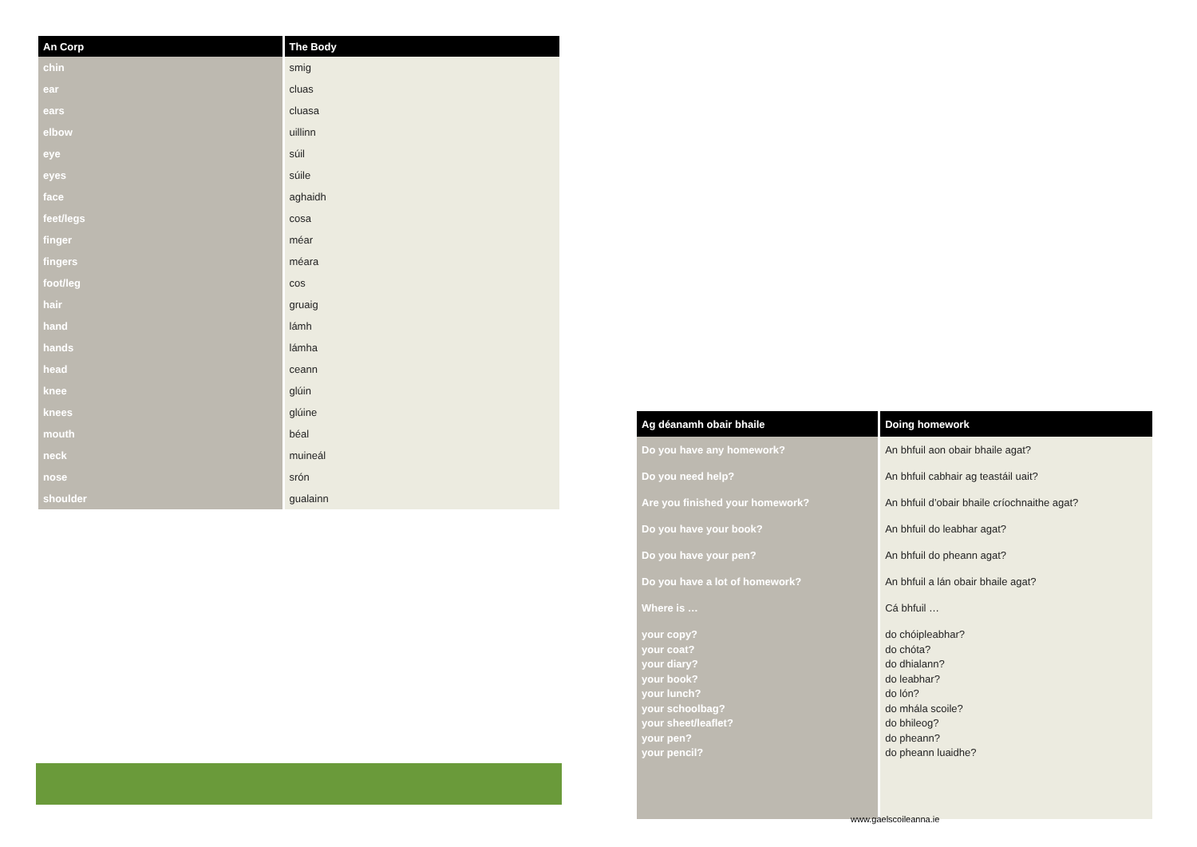| An Corp | The Body |
| --- | --- |
| chin | smig |
| ear | cluas |
| ears | cluasa |
| elbow | uillinn |
| eye | súil |
| eyes | súile |
| face | aghaidh |
| feet/legs | cosa |
| finger | méar |
| fingers | méara |
| foot/leg | cos |
| hair | gruaig |
| hand | lámh |
| hands | lámha |
| head | ceann |
| knee | glúin |
| knees | glúine |
| mouth | béal |
| neck | muineál |
| nose | srón |
| shoulder | gualainn |
| Ag déanamh obair bhaile | Doing homework |
| --- | --- |
| Do you have any homework? | An bhfuil aon obair bhaile agat? |
| Do you need help? | An bhfuil cabhair ag teastáil uait? |
| Are you finished your homework? | An bhfuil d’obair bhaile críochnaithe agat? |
| Do you have your book? | An bhfuil do leabhar agat? |
| Do you have your pen? | An bhfuil do pheann agat? |
| Do you have a lot of homework? | An bhfuil a lán obair bhaile agat? |
| Where is … | Cá bhfuil … |
| your copy? your coat? your diary? your book? your lunch? your schoolbag? your sheet/leaflet? your pen? your pencil? | do chóipleabhar? do chóta? do dhialann? do leabhar? do lón? do mhála scoile? do bhileog? do pheann? do pheann luaidhe? |
www.gaelscoileanna.ie